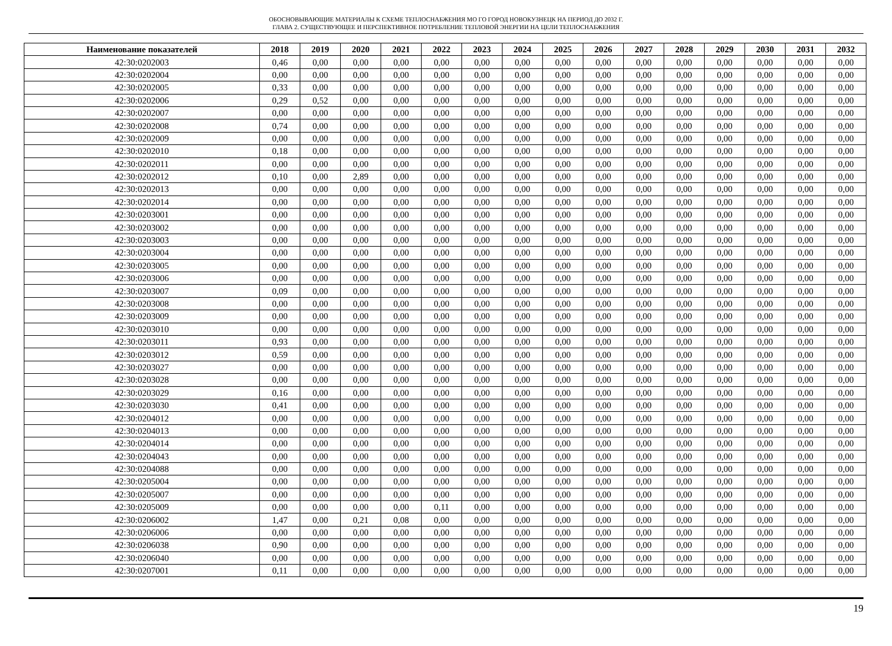ОБОСНОВЫВАЮЩИЕ МАТЕРИАЛЫ К СХЕМЕ ТЕПЛОСНАБЖЕНИЯ МО ГО ГОРОД НОВОКУЗНЕЦК НА ПЕРИОД ДО 2032 Г.
ГЛАВА 2. СУЩЕСТВУЮЩЕЕ И ПЕРСПЕКТИВНОЕ ПОТРЕБЛЕНИЕ ТЕПЛОВОЙ ЭНЕРГИИ НА ЦЕЛИ ТЕПЛОСНАБЖЕНИЯ
| Наименование показателей | 2018 | 2019 | 2020 | 2021 | 2022 | 2023 | 2024 | 2025 | 2026 | 2027 | 2028 | 2029 | 2030 | 2031 | 2032 |
| --- | --- | --- | --- | --- | --- | --- | --- | --- | --- | --- | --- | --- | --- | --- | --- |
| 42:30:0202003 | 0,46 | 0,00 | 0,00 | 0,00 | 0,00 | 0,00 | 0,00 | 0,00 | 0,00 | 0,00 | 0,00 | 0,00 | 0,00 | 0,00 | 0,00 |
| 42:30:0202004 | 0,00 | 0,00 | 0,00 | 0,00 | 0,00 | 0,00 | 0,00 | 0,00 | 0,00 | 0,00 | 0,00 | 0,00 | 0,00 | 0,00 | 0,00 |
| 42:30:0202005 | 0,33 | 0,00 | 0,00 | 0,00 | 0,00 | 0,00 | 0,00 | 0,00 | 0,00 | 0,00 | 0,00 | 0,00 | 0,00 | 0,00 | 0,00 |
| 42:30:0202006 | 0,29 | 0,52 | 0,00 | 0,00 | 0,00 | 0,00 | 0,00 | 0,00 | 0,00 | 0,00 | 0,00 | 0,00 | 0,00 | 0,00 | 0,00 |
| 42:30:0202007 | 0,00 | 0,00 | 0,00 | 0,00 | 0,00 | 0,00 | 0,00 | 0,00 | 0,00 | 0,00 | 0,00 | 0,00 | 0,00 | 0,00 | 0,00 |
| 42:30:0202008 | 0,74 | 0,00 | 0,00 | 0,00 | 0,00 | 0,00 | 0,00 | 0,00 | 0,00 | 0,00 | 0,00 | 0,00 | 0,00 | 0,00 | 0,00 |
| 42:30:0202009 | 0,00 | 0,00 | 0,00 | 0,00 | 0,00 | 0,00 | 0,00 | 0,00 | 0,00 | 0,00 | 0,00 | 0,00 | 0,00 | 0,00 | 0,00 |
| 42:30:0202010 | 0,18 | 0,00 | 0,00 | 0,00 | 0,00 | 0,00 | 0,00 | 0,00 | 0,00 | 0,00 | 0,00 | 0,00 | 0,00 | 0,00 | 0,00 |
| 42:30:0202011 | 0,00 | 0,00 | 0,00 | 0,00 | 0,00 | 0,00 | 0,00 | 0,00 | 0,00 | 0,00 | 0,00 | 0,00 | 0,00 | 0,00 | 0,00 |
| 42:30:0202012 | 0,10 | 0,00 | 2,89 | 0,00 | 0,00 | 0,00 | 0,00 | 0,00 | 0,00 | 0,00 | 0,00 | 0,00 | 0,00 | 0,00 | 0,00 |
| 42:30:0202013 | 0,00 | 0,00 | 0,00 | 0,00 | 0,00 | 0,00 | 0,00 | 0,00 | 0,00 | 0,00 | 0,00 | 0,00 | 0,00 | 0,00 | 0,00 |
| 42:30:0202014 | 0,00 | 0,00 | 0,00 | 0,00 | 0,00 | 0,00 | 0,00 | 0,00 | 0,00 | 0,00 | 0,00 | 0,00 | 0,00 | 0,00 | 0,00 |
| 42:30:0203001 | 0,00 | 0,00 | 0,00 | 0,00 | 0,00 | 0,00 | 0,00 | 0,00 | 0,00 | 0,00 | 0,00 | 0,00 | 0,00 | 0,00 | 0,00 |
| 42:30:0203002 | 0,00 | 0,00 | 0,00 | 0,00 | 0,00 | 0,00 | 0,00 | 0,00 | 0,00 | 0,00 | 0,00 | 0,00 | 0,00 | 0,00 | 0,00 |
| 42:30:0203003 | 0,00 | 0,00 | 0,00 | 0,00 | 0,00 | 0,00 | 0,00 | 0,00 | 0,00 | 0,00 | 0,00 | 0,00 | 0,00 | 0,00 | 0,00 |
| 42:30:0203004 | 0,00 | 0,00 | 0,00 | 0,00 | 0,00 | 0,00 | 0,00 | 0,00 | 0,00 | 0,00 | 0,00 | 0,00 | 0,00 | 0,00 | 0,00 |
| 42:30:0203005 | 0,00 | 0,00 | 0,00 | 0,00 | 0,00 | 0,00 | 0,00 | 0,00 | 0,00 | 0,00 | 0,00 | 0,00 | 0,00 | 0,00 | 0,00 |
| 42:30:0203006 | 0,00 | 0,00 | 0,00 | 0,00 | 0,00 | 0,00 | 0,00 | 0,00 | 0,00 | 0,00 | 0,00 | 0,00 | 0,00 | 0,00 | 0,00 |
| 42:30:0203007 | 0,09 | 0,00 | 0,00 | 0,00 | 0,00 | 0,00 | 0,00 | 0,00 | 0,00 | 0,00 | 0,00 | 0,00 | 0,00 | 0,00 | 0,00 |
| 42:30:0203008 | 0,00 | 0,00 | 0,00 | 0,00 | 0,00 | 0,00 | 0,00 | 0,00 | 0,00 | 0,00 | 0,00 | 0,00 | 0,00 | 0,00 | 0,00 |
| 42:30:0203009 | 0,00 | 0,00 | 0,00 | 0,00 | 0,00 | 0,00 | 0,00 | 0,00 | 0,00 | 0,00 | 0,00 | 0,00 | 0,00 | 0,00 | 0,00 |
| 42:30:0203010 | 0,00 | 0,00 | 0,00 | 0,00 | 0,00 | 0,00 | 0,00 | 0,00 | 0,00 | 0,00 | 0,00 | 0,00 | 0,00 | 0,00 | 0,00 |
| 42:30:0203011 | 0,93 | 0,00 | 0,00 | 0,00 | 0,00 | 0,00 | 0,00 | 0,00 | 0,00 | 0,00 | 0,00 | 0,00 | 0,00 | 0,00 | 0,00 |
| 42:30:0203012 | 0,59 | 0,00 | 0,00 | 0,00 | 0,00 | 0,00 | 0,00 | 0,00 | 0,00 | 0,00 | 0,00 | 0,00 | 0,00 | 0,00 | 0,00 |
| 42:30:0203027 | 0,00 | 0,00 | 0,00 | 0,00 | 0,00 | 0,00 | 0,00 | 0,00 | 0,00 | 0,00 | 0,00 | 0,00 | 0,00 | 0,00 | 0,00 |
| 42:30:0203028 | 0,00 | 0,00 | 0,00 | 0,00 | 0,00 | 0,00 | 0,00 | 0,00 | 0,00 | 0,00 | 0,00 | 0,00 | 0,00 | 0,00 | 0,00 |
| 42:30:0203029 | 0,16 | 0,00 | 0,00 | 0,00 | 0,00 | 0,00 | 0,00 | 0,00 | 0,00 | 0,00 | 0,00 | 0,00 | 0,00 | 0,00 | 0,00 |
| 42:30:0203030 | 0,41 | 0,00 | 0,00 | 0,00 | 0,00 | 0,00 | 0,00 | 0,00 | 0,00 | 0,00 | 0,00 | 0,00 | 0,00 | 0,00 | 0,00 |
| 42:30:0204012 | 0,00 | 0,00 | 0,00 | 0,00 | 0,00 | 0,00 | 0,00 | 0,00 | 0,00 | 0,00 | 0,00 | 0,00 | 0,00 | 0,00 | 0,00 |
| 42:30:0204013 | 0,00 | 0,00 | 0,00 | 0,00 | 0,00 | 0,00 | 0,00 | 0,00 | 0,00 | 0,00 | 0,00 | 0,00 | 0,00 | 0,00 | 0,00 |
| 42:30:0204014 | 0,00 | 0,00 | 0,00 | 0,00 | 0,00 | 0,00 | 0,00 | 0,00 | 0,00 | 0,00 | 0,00 | 0,00 | 0,00 | 0,00 | 0,00 |
| 42:30:0204043 | 0,00 | 0,00 | 0,00 | 0,00 | 0,00 | 0,00 | 0,00 | 0,00 | 0,00 | 0,00 | 0,00 | 0,00 | 0,00 | 0,00 | 0,00 |
| 42:30:0204088 | 0,00 | 0,00 | 0,00 | 0,00 | 0,00 | 0,00 | 0,00 | 0,00 | 0,00 | 0,00 | 0,00 | 0,00 | 0,00 | 0,00 | 0,00 |
| 42:30:0205004 | 0,00 | 0,00 | 0,00 | 0,00 | 0,00 | 0,00 | 0,00 | 0,00 | 0,00 | 0,00 | 0,00 | 0,00 | 0,00 | 0,00 | 0,00 |
| 42:30:0205007 | 0,00 | 0,00 | 0,00 | 0,00 | 0,00 | 0,00 | 0,00 | 0,00 | 0,00 | 0,00 | 0,00 | 0,00 | 0,00 | 0,00 | 0,00 |
| 42:30:0205009 | 0,00 | 0,00 | 0,00 | 0,00 | 0,11 | 0,00 | 0,00 | 0,00 | 0,00 | 0,00 | 0,00 | 0,00 | 0,00 | 0,00 | 0,00 |
| 42:30:0206002 | 1,47 | 0,00 | 0,21 | 0,08 | 0,00 | 0,00 | 0,00 | 0,00 | 0,00 | 0,00 | 0,00 | 0,00 | 0,00 | 0,00 | 0,00 |
| 42:30:0206006 | 0,00 | 0,00 | 0,00 | 0,00 | 0,00 | 0,00 | 0,00 | 0,00 | 0,00 | 0,00 | 0,00 | 0,00 | 0,00 | 0,00 | 0,00 |
| 42:30:0206038 | 0,90 | 0,00 | 0,00 | 0,00 | 0,00 | 0,00 | 0,00 | 0,00 | 0,00 | 0,00 | 0,00 | 0,00 | 0,00 | 0,00 | 0,00 |
| 42:30:0206040 | 0,00 | 0,00 | 0,00 | 0,00 | 0,00 | 0,00 | 0,00 | 0,00 | 0,00 | 0,00 | 0,00 | 0,00 | 0,00 | 0,00 | 0,00 |
| 42:30:0207001 | 0,11 | 0,00 | 0,00 | 0,00 | 0,00 | 0,00 | 0,00 | 0,00 | 0,00 | 0,00 | 0,00 | 0,00 | 0,00 | 0,00 | 0,00 |
19